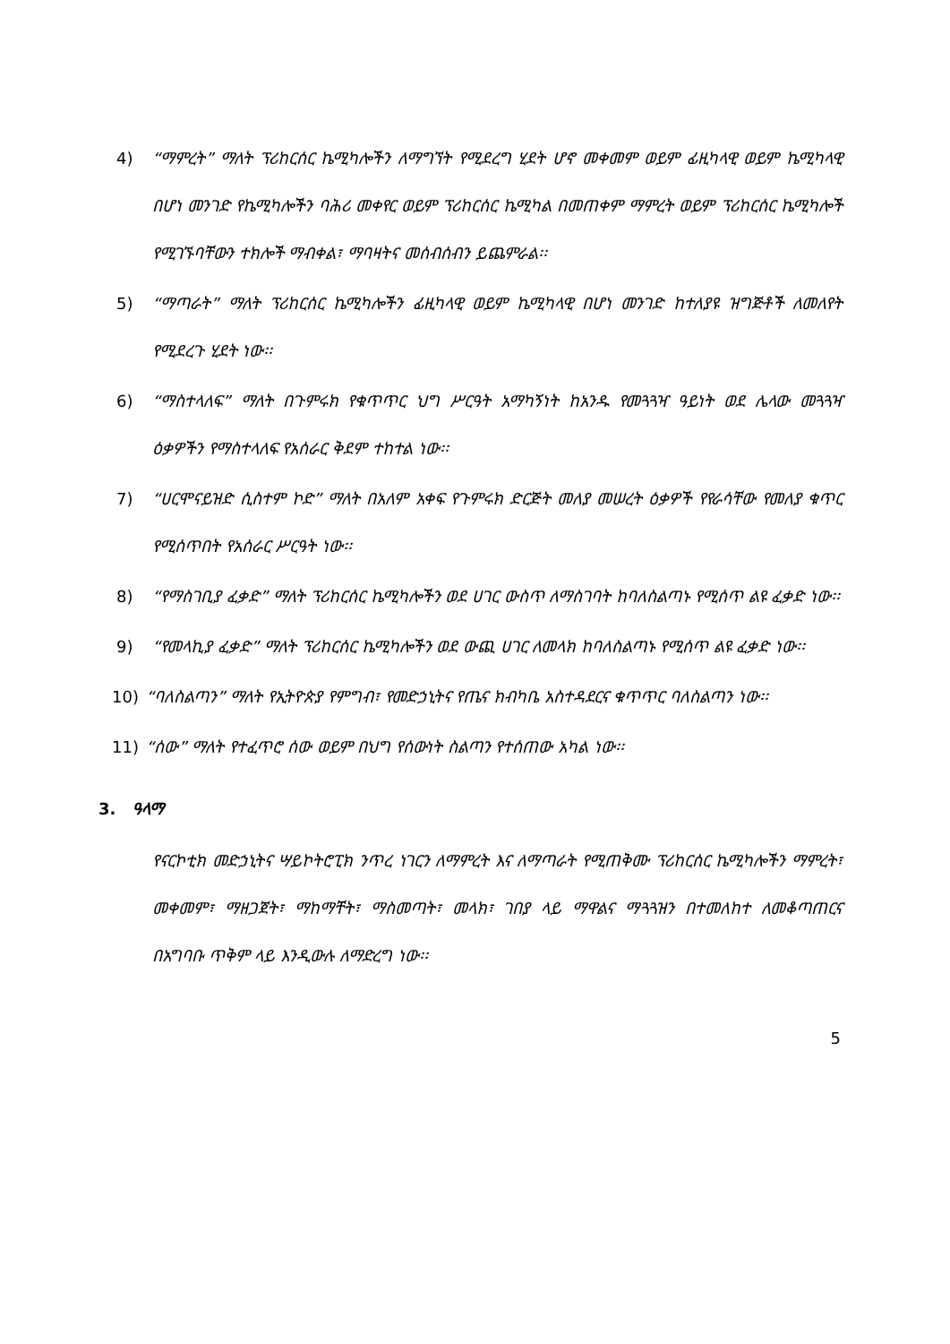4) “ማምረት” ማለት ፕሪከርሰር ኬሚካሎችን ለማግኘት የሚደረግ ሂደት ሆኖ መቀመም ወይም ፊዚካላዊ ወይም ኬሚካላዊ በሆነ መንገድ የኬሚካሎችን ባሕሪ መቀየር ወይም ፕሪከርሰር ኬሚካል በመጠቀም ማምረት ወይም ፕሪከርሰር ኬሚካሎች የሚገኙባቸውን ተክሎች ማብቀል፣ ማባዛትና መሰብሰብን ይጨምራል፡፡
5) “ማጣራት” ማለት ፕሪከርሰር ኬሚካሎችን ፊዚካላዊ ወይም ኬሚካላዊ በሆነ መንገድ ከተለያዩ ዝግጅቶች ለመለየት የሚደረጉ ሂደት ነው፡፡
6) “ማስተላለፍ” ማለት በጉምሩክ የቁጥጥር ህግ ሥርዓት አማካኝነት ከአንዱ የመጓጓዣ ዓይነት ወደ ሌላው መጓጓዣ ዕቃዎችን የማስተላለፍ የአሰራር ቅደም ተከተል ነው፡፡
7) “ሀርሞናይዝድ ሲስተም ኮድ” ማለት በአለም አቀፍ የጉምሩክ ድርጅት መለያ መሠረት ዕቃዎች የየራሳቸው የመለያ ቁጥር የሚሰጥበት የአሰራር ሥርዓት ነው፡፡
8) “የማስገቢያ ፈቃድ” ማለት ፕሪከርሰር ኬሚካሎችን ወደ ሀገር ውስጥ ለማስገባት ከባለስልጣኑ የሚሰጥ ልዩ ፈቃድ ነው፡፡
9) “የመላኪያ ፈቃድ” ማለት ፕሪከርሰር ኬሚካሎችን ወደ ውጪ ሀገር ለመላክ ከባለስልጣኑ የሚሰጥ ልዩ ፈቃድ ነው፡፡
10) “ባለስልጣን” ማለት የኢትዮጵያ የምግብ፣ የመድኃኒትና የጤና ክብካቤ አስተዳደርና ቁጥጥር ባለስልጣን ነው፡፡
11) “ሰው” ማለት የተፈጥሮ ሰው ወይም በህግ የሰውነት ስልጣን የተሰጠው አካል ነው፡፡
3. ዓላማ
የናርኮቲክ መድኃኒትና ሣይኮትሮፒክ ንጥረ ነገርን ለማምረት እና ለማጣራት የሚጠቅሙ ፕሪከርሰር ኬሚካሎችን ማምረት፣ መቀመም፣ ማዘጋጀት፣ ማከማቸት፣ ማስመጣት፣ መላክ፣ ገበያ ላይ ማዋልና ማጓጓዝን በተመለከተ ለመቆጣጠርና በአግባቡ ጥቅም ላይ እንዲውሉ ለማድረግ ነው፡፡
5